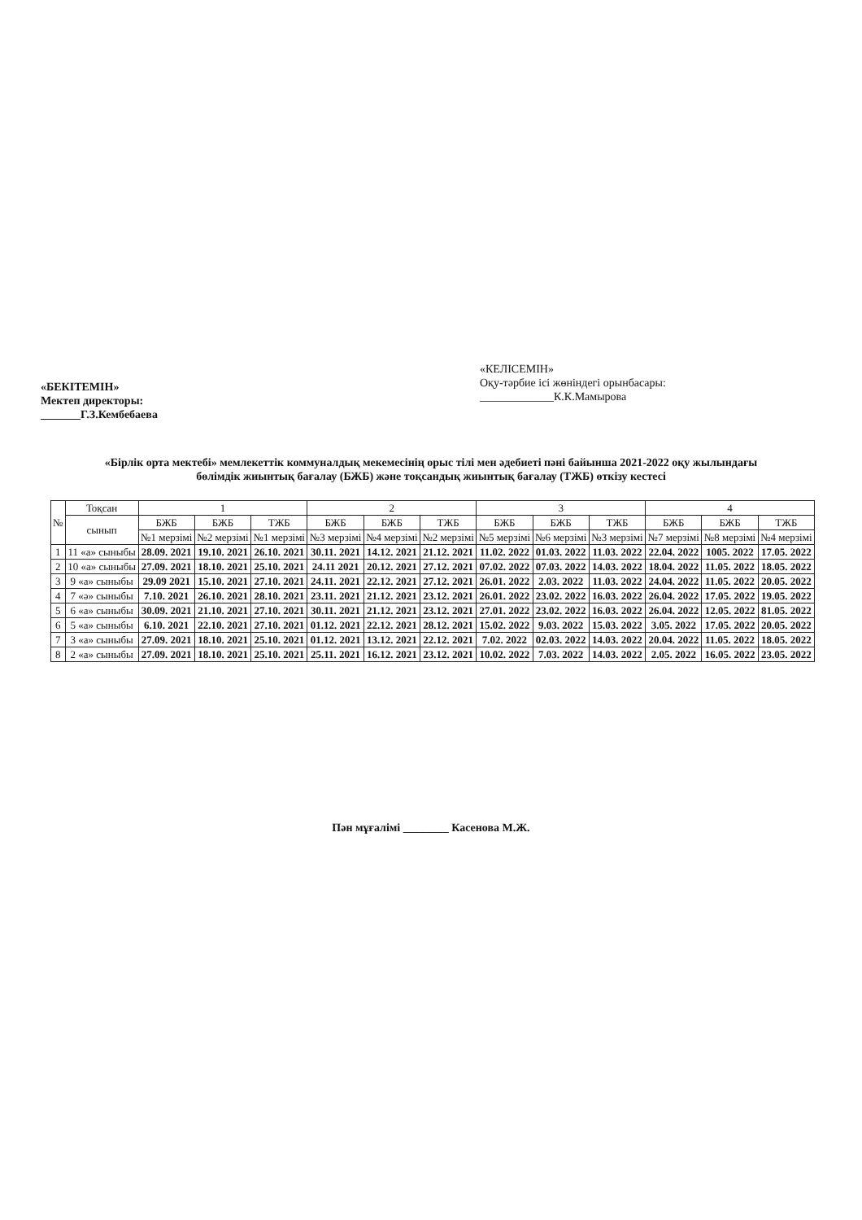«БЕКІТЕМІН»
Мектеп директоры:
_______Г.З.Кембебаева
«КЕЛІСЕМІН»
Оқу-тәрбие ісі жөніндегі орынбасары:
_____________К.К.Мамырова
«Бірлік орта мектебі» мемлекеттік коммуналдық мекемесінің орыс тілі мен әдебиеті пәні байынша 2021-2022 оқу жылындағы
бөлімдік жиынтық бағалау (БЖБ) және тоқсандық жиынтық бағалау (ТЖБ) өткізу кестесі
| № | Тоқсан | 1 | | | 2 | | | 3 | | | 4 | | |
| --- | --- | --- | --- | --- | --- | --- | --- | --- | --- | --- | --- | --- | --- |
| | сынып | БЖБ | БЖБ | ТЖБ | БЖБ | БЖБ | ТЖБ | БЖБ | БЖБ | ТЖБ | БЖБ | БЖБ | ТЖБ |
| | | №1 мерзімі | №2 мерзімі | №1 мерзімі | №3 мерзімі | №4 мерзімі | №2 мерзімі | №5 мерзімі | №6 мерзімі | №3 мерзімі | №7 мерзімі | №8 мерзімі | №4 мерзімі |
| 1 | 11 «а» сыныбы | 28.09. 2021 | 19.10. 2021 | 26.10. 2021 | 30.11. 2021 | 14.12. 2021 | 21.12. 2021 | 11.02. 2022 | 01.03. 2022 | 11.03. 2022 | 22.04. 2022 | 1005. 2022 | 17.05. 2022 |
| 2 | 10 «а» сыныбы | 27.09. 2021 | 18.10. 2021 | 25.10. 2021 | 24.11 2021 | 20.12. 2021 | 27.12. 2021 | 07.02. 2022 | 07.03. 2022 | 14.03. 2022 | 18.04. 2022 | 11.05. 2022 | 18.05. 2022 |
| 3 | 9 «а» сыныбы | 29.09 2021 | 15.10. 2021 | 27.10. 2021 | 24.11. 2021 | 22.12. 2021 | 27.12. 2021 | 26.01. 2022 | 2.03. 2022 | 11.03. 2022 | 24.04. 2022 | 11.05. 2022 | 20.05. 2022 |
| 4 | 7 «ә» сыныбы | 7.10. 2021 | 26.10. 2021 | 28.10. 2021 | 23.11. 2021 | 21.12. 2021 | 23.12. 2021 | 26.01. 2022 | 23.02. 2022 | 16.03. 2022 | 26.04. 2022 | 17.05. 2022 | 19.05. 2022 |
| 5 | 6 «а» сыныбы | 30.09. 2021 | 21.10. 2021 | 27.10. 2021 | 30.11. 2021 | 21.12. 2021 | 23.12. 2021 | 27.01. 2022 | 23.02. 2022 | 16.03. 2022 | 26.04. 2022 | 12.05. 2022 | 81.05. 2022 |
| 6 | 5 «а» сыныбы | 6.10. 2021 | 22.10. 2021 | 27.10. 2021 | 01.12. 2021 | 22.12. 2021 | 28.12. 2021 | 15.02. 2022 | 9.03. 2022 | 15.03. 2022 | 3.05. 2022 | 17.05. 2022 | 20.05. 2022 |
| 7 | 3 «а» сыныбы | 27.09. 2021 | 18.10. 2021 | 25.10. 2021 | 01.12. 2021 | 13.12. 2021 | 22.12. 2021 | 7.02. 2022 | 02.03. 2022 | 14.03. 2022 | 20.04. 2022 | 11.05. 2022 | 18.05. 2022 |
| 8 | 2 «а» сыныбы | 27.09. 2021 | 18.10. 2021 | 25.10. 2021 | 25.11. 2021 | 16.12. 2021 | 23.12. 2021 | 10.02. 2022 | 7.03. 2022 | 14.03. 2022 | 2.05. 2022 | 16.05. 2022 | 23.05. 2022 |
Пән мұғалімі ________ Касенова М.Ж.